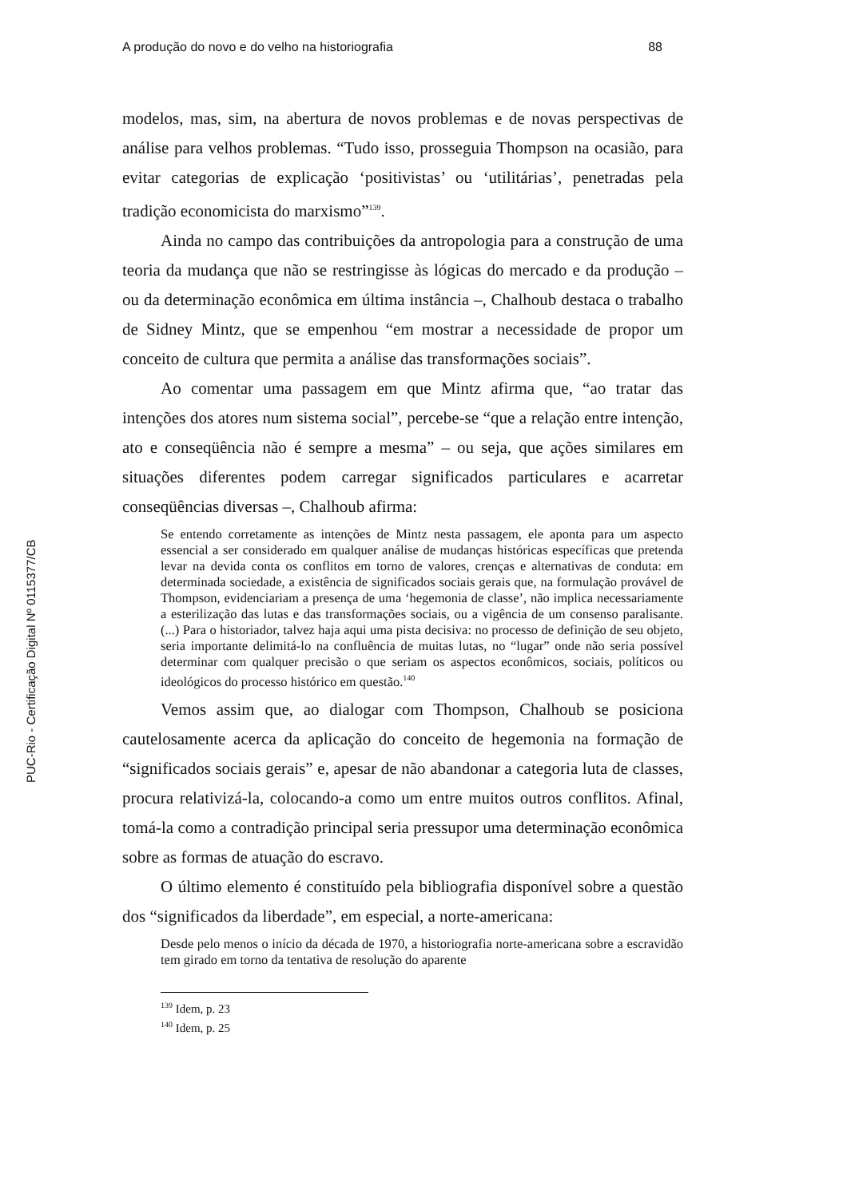PUC-Rio - Certificação Digital Nº 0115377/CB
A produção do novo e do velho na historiografia 88
modelos, mas, sim, na abertura de novos problemas e de novas perspectivas de análise para velhos problemas. “Tudo isso, prosseguia Thompson na ocasião, para evitar categorias de explicação ‘positivistas’ ou ‘utilitárias’, penetradas pela tradição economicista do marxismo”<sup>139</sup>.
Ainda no campo das contribuições da antropologia para a construção de uma teoria da mudança que não se restringisse às lógicas do mercado e da produção – ou da determinação econômica em última instância –, Chalhoub destaca o trabalho de Sidney Mintz, que se empenhou “em mostrar a necessidade de propor um conceito de cultura que permita a análise das transformações sociais”.
Ao comentar uma passagem em que Mintz afirma que, “ao tratar das intenções dos atores num sistema social”, percebe-se “que a relação entre intenção, ato e conseqüência não é sempre a mesma” – ou seja, que ações similares em situações diferentes podem carregar significados particulares e acarretar conseqüências diversas –, Chalhoub afirma:
Se entendo corretamente as intenções de Mintz nesta passagem, ele aponta para um aspecto essencial a ser considerado em qualquer análise de mudanças históricas específicas que pretenda levar na devida conta os conflitos em torno de valores, crenças e alternativas de conduta: em determinada sociedade, a existência de significados sociais gerais que, na formulação provável de Thompson, evidenciariam a presença de uma ‘hegemonia de classe’, não implica necessariamente a esterilização das lutas e das transformações sociais, ou a vigência de um consenso paralisante. (...) Para o historiador, talvez haja aqui uma pista decisiva: no processo de definição de seu objeto, seria importante delimitá-lo na confluência de muitas lutas, no “lugar” onde não seria possível determinar com qualquer precisão o que seriam os aspectos econômicos, sociais, políticos ou ideológicos do processo histórico em questão.<sup>140</sup>
Vemos assim que, ao dialogar com Thompson, Chalhoub se posiciona cautelosamente acerca da aplicação do conceito de hegemonia na formação de “significados sociais gerais” e, apesar de não abandonar a categoria luta de classes, procura relativizá-la, colocando-a como um entre muitos outros conflitos. Afinal, tomá-la como a contradição principal seria pressupor uma determinação econômica sobre as formas de atuação do escravo.
O último elemento é constituído pela bibliografia disponível sobre a questão dos “significados da liberdade”, em especial, a norte-americana:
Desde pelo menos o início da década de 1970, a historiografia norte-americana sobre a escravidão tem girado em torno da tentativa de resolução do aparente
<sup>139</sup> Idem, p. 23
<sup>140</sup> Idem, p. 25